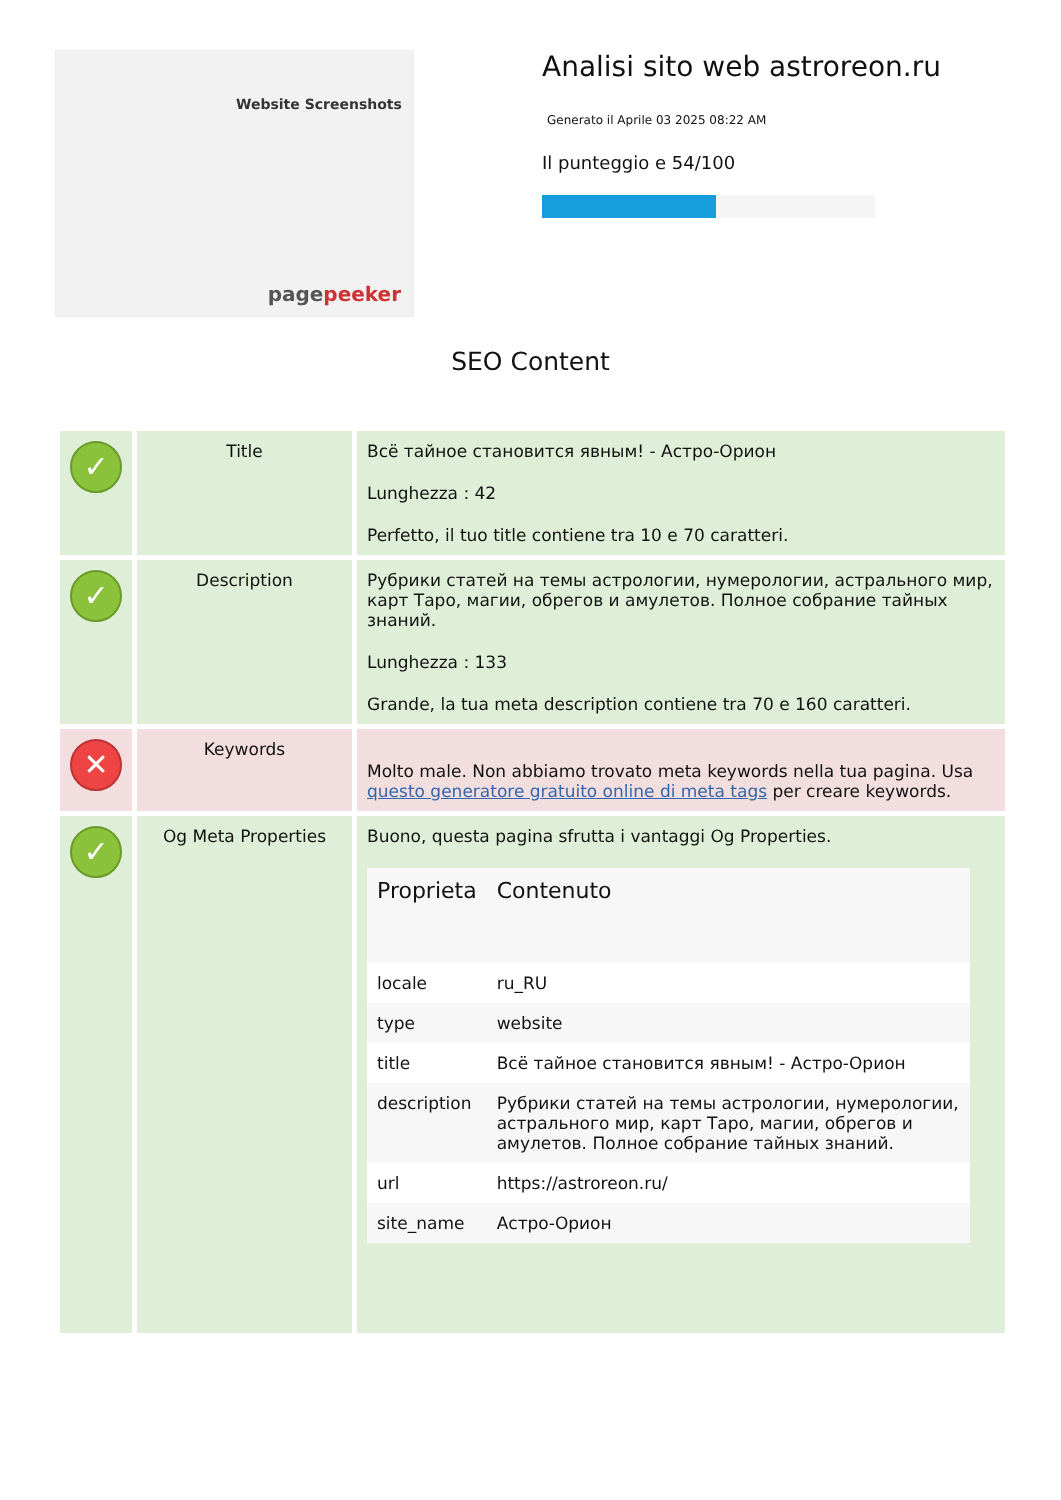Website Screenshots
pagepeeker
Analisi sito web astroreon.ru
Generato il Aprile 03 2025 08:22 AM
Il punteggio e 54/100
SEO Content
| ✓ | Title | Всё тайное становится явным! - Астро-Орион Lunghezza : 42 Perfetto, il tuo title contiene tra 10 e 70 caratteri. |
| ✓ | Description | Рубрики статей на темы астрологии, нумерологии, астрального мир, карт Таро, магии, обрегов и амулетов. Полное собрание тайных знаний. Lunghezza : 133 Grande, la tua meta description contiene tra 70 e 160 caratteri. |
| ✕ | Keywords | Molto male. Non abbiamo trovato meta keywords nella tua pagina. Usa questo generatore gratuito online di meta tags per creare keywords. |
| ✓ | Og Meta Properties | Buono, questa pagina sfrutta i vantaggi Og Properties. / Proprieta / Contenuto / / --- / --- / / locale / ru_RU / / type / website / / title / Всё тайное становится явным! - Астро-Орион / / description / Рубрики статей на темы астрологии, нумерологии, астрального мир, карт Таро, магии, обрегов и амулетов. Полное собрание тайных знаний. / / url / https://astroreon.ru/ / / site_name / Астро-Орион / |